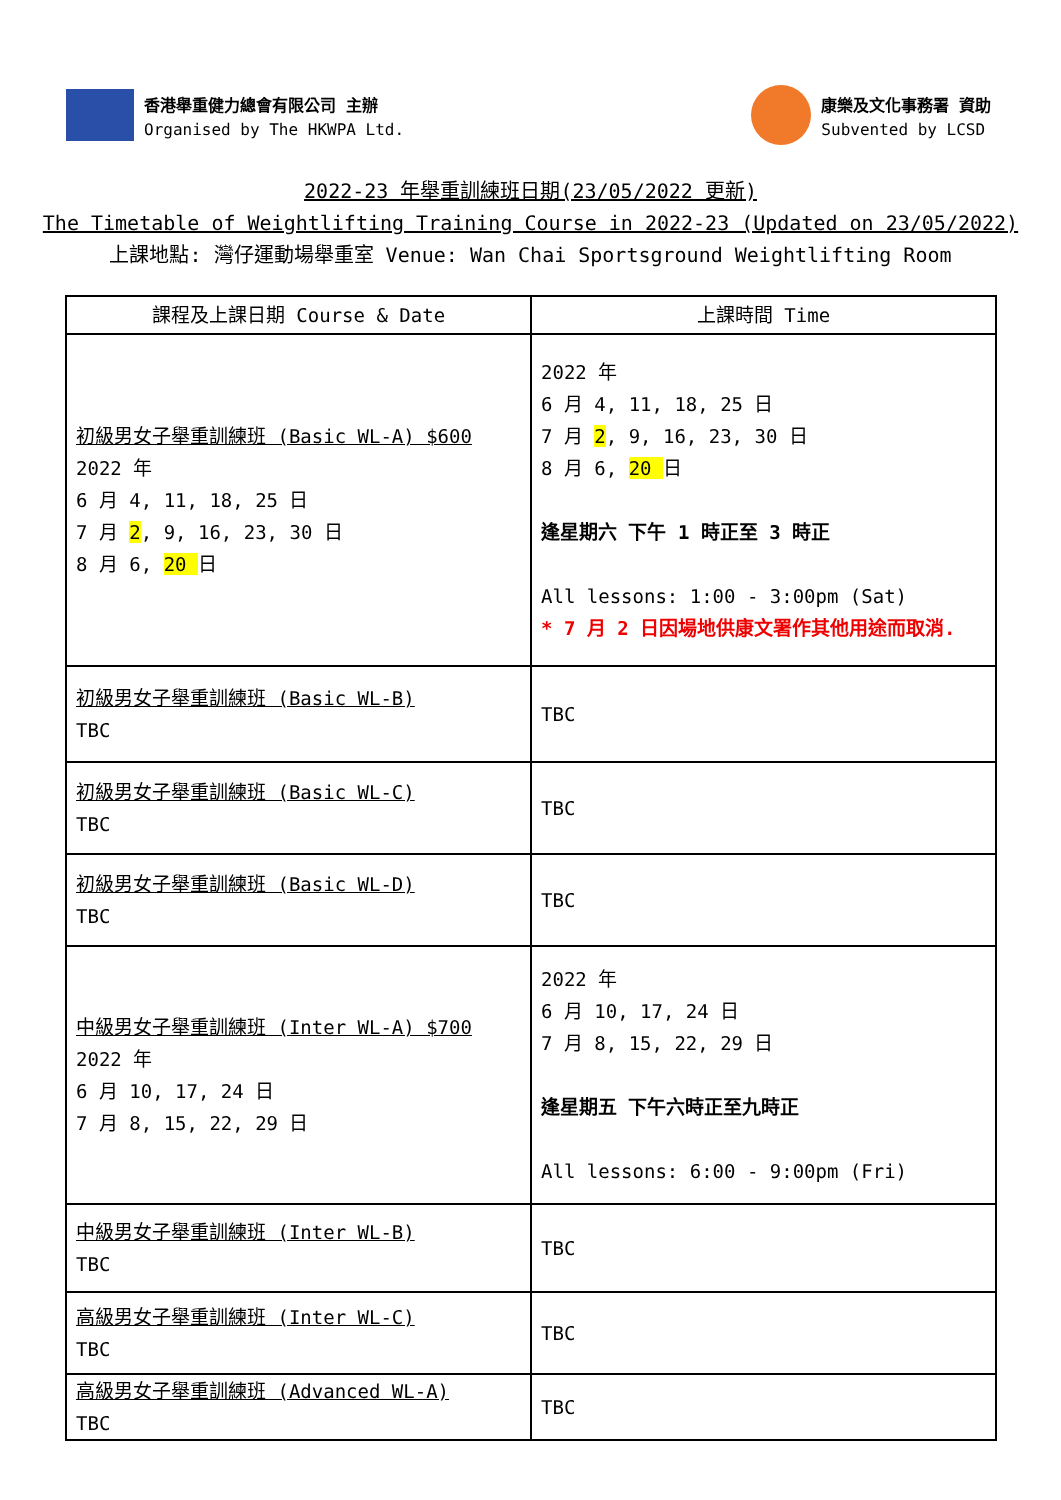香港舉重健力總會有限公司 主辦
Organised by The HKWPA Ltd.
康樂及文化事務署 資助
Subvented by LCSD
2022-23 年舉重訓練班日期(23/05/2022 更新)
The Timetable of Weightlifting Training Course in 2022-23 (Updated on 23/05/2022)
上課地點: 灣仔運動場舉重室 Venue: Wan Chai Sportsground Weightlifting Room
| 課程及上課日期 Course & Date | 上課時間 Time |
| --- | --- |
| 初級男女子舉重訓練班 (Basic WL-A) $600 2022 年 6 月 4, 11, 18, 25 日 7 月 2 , 9, 16, 23, 30 日 8 月 6, 20 日 | 2022 年 6 月 4, 11, 18, 25 日 7 月 2 , 9, 16, 23, 30 日 8 月 6, 20 日 逢星期六 下午 1 時正至 3 時正 All lessons: 1:00 - 3:00pm (Sat) * 7 月 2 日因場地供康文署作其他用途而取消. |
| 初級男女子舉重訓練班 (Basic WL-B) TBC | TBC |
| 初級男女子舉重訓練班 (Basic WL-C) TBC | TBC |
| 初級男女子舉重訓練班 (Basic WL-D) TBC | TBC |
| 中級男女子舉重訓練班 (Inter WL-A) $700 2022 年 6 月 10, 17, 24 日 7 月 8, 15, 22, 29 日 | 2022 年 6 月 10, 17, 24 日 7 月 8, 15, 22, 29 日 逢星期五 下午六時正至九時正 All lessons: 6:00 - 9:00pm (Fri) |
| 中級男女子舉重訓練班 (Inter WL-B) TBC | TBC |
| 高級男女子舉重訓練班 (Inter WL-C) TBC | TBC |
| 高級男女子舉重訓練班 (Advanced WL-A) TBC | TBC |